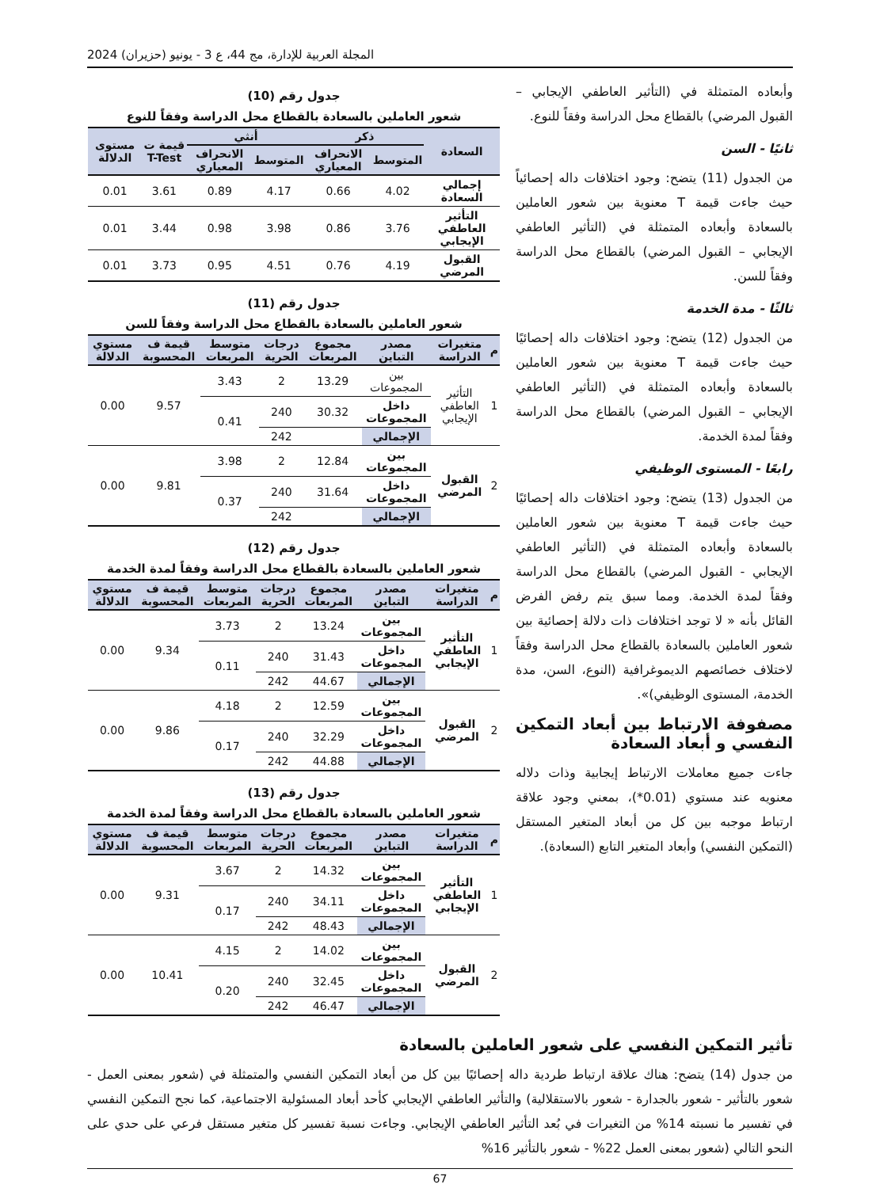المجلة العربية للإدارة، مج 44، ع 3 - يونيو (حزيران) 2024
وأبعاده المتمثلة في (التأثير العاطفي الإيجابي – القبول المرضي) بالقطاع محل الدراسة وفقاً للنوع.
ثانيًا - السن
من الجدول (11) يتضح: وجود اختلافات داله إحصائياً حيث جاءت قيمة T معنوية بين شعور العاملين بالسعادة وأبعاده المتمثلة في (التأثير العاطفي الإيجابي – القبول المرضي) بالقطاع محل الدراسة وفقاً للسن.
ثالثًا - مدة الخدمة
من الجدول (12) يتضح: وجود اختلافات داله إحصائيًا حيث جاءت قيمة T معنوية بين شعور العاملين بالسعادة وأبعاده المتمثلة في (التأثير العاطفي الإيجابي – القبول المرضي) بالقطاع محل الدراسة وفقاً لمدة الخدمة.
رابعًا - المستوى الوظيفي
من الجدول (13) يتضح: وجود اختلافات داله إحصائيًا حيث جاءت قيمة T معنوية بين شعور العاملين بالسعادة وأبعاده المتمثلة في (التأثير العاطفي الإيجابي - القبول المرضي) بالقطاع محل الدراسة وفقاً لمدة الخدمة. ومما سبق يتم رفض الفرض القائل بأنه « لا توجد اختلافات ذات دلالة إحصائية بين شعور العاملين بالسعادة بالقطاع محل الدراسة وفقاً لاختلاف خصائصهم الديموغرافية (النوع، السن، مدة الخدمة، المستوى الوظيفي)».
مصفوفة الارتباط بين أبعاد التمكين النفسي و أبعاد السعادة
جاءت جميع معاملات الارتباط إيجابية وذات دلاله معنويه عند مستوي (0.01*)، بمعني وجود علاقة ارتباط موجبه بين كل من أبعاد المتغير المستقل (التمكين النفسي) وأبعاد المتغير التابع (السعادة).
جدول رقم (10)
شعور العاملين بالسعادة بالقطاع محل الدراسة وفقاً للنوع
| السعادة | ذكر | | أنثي | | قيمة ت T-Test | مستوى الدلالة |
| --- | --- | --- | --- | --- | --- | --- |
| | المتوسط | الانحراف المعياري | المتوسط | الانحراف المعياري | | |
| إجمالي السعادة | 4.02 | 0.66 | 4.17 | 0.89 | 3.61 | 0.01 |
| التأثير العاطفي الإيجابي | 3.76 | 0.86 | 3.98 | 0.98 | 3.44 | 0.01 |
| القبول المرضي | 4.19 | 0.76 | 4.51 | 0.95 | 3.73 | 0.01 |
جدول رقم (11)
شعور العاملين بالسعادة بالقطاع محل الدراسة وفقاً للسن
| م | متغيرات الدراسة | مصدر التباين | مجموع المربعات | درجات الحرية | متوسط المربعات | قيمة ف المحسوبة | مستوي الدلالة |
| --- | --- | --- | --- | --- | --- | --- | --- |
| 1 | التأثير العاطفي الإيجابي | بين المجموعات | 13.29 | 2 | 3.43 | 9.57 | 0.00 |
| | | داخل المجموعات | 30.32 | 240 | 0.41 | | |
| | | الإجمالي | | 242 | | | |
| 2 | القبول المرضي | بين المجموعات | 12.84 | 2 | 3.98 | 9.81 | 0.00 |
| | | داخل المجموعات | 31.64 | 240 | 0.37 | | |
| | | الإجمالي | | 242 | | | |
جدول رقم (12)
شعور العاملين بالسعادة بالقطاع محل الدراسة وفقاً لمدة الخدمة
| م | متغيرات الدراسة | مصدر التباين | مجموع المربعات | درجات الحرية | متوسط المربعات | قيمة ف المحسوبة | مستوي الدلالة |
| --- | --- | --- | --- | --- | --- | --- | --- |
| 1 | التأثير العاطفي الإيجابي | بين المجموعات | 13.24 | 2 | 3.73 | 9.34 | 0.00 |
| | | داخل المجموعات | 31.43 | 240 | 0.11 | | |
| | | الإجمالي | 44.67 | 242 | | | |
| 2 | القبول المرضي | بين المجموعات | 12.59 | 2 | 4.18 | 9.86 | 0.00 |
| | | داخل المجموعات | 32.29 | 240 | 0.17 | | |
| | | الإجمالي | 44.88 | 242 | | | |
جدول رقم (13)
شعور العاملين بالسعادة بالقطاع محل الدراسة وفقاً لمدة الخدمة
| م | متغيرات الدراسة | مصدر التباين | مجموع المربعات | درجات الحرية | متوسط المربعات | قيمة ف المحسوبة | مستوي الدلالة |
| --- | --- | --- | --- | --- | --- | --- | --- |
| 1 | التأثير العاطفي الإيجابي | بين المجموعات | 14.32 | 2 | 3.67 | 9.31 | 0.00 |
| | | داخل المجموعات | 34.11 | 240 | 0.17 | | |
| | | الإجمالي | 48.43 | 242 | | | |
| 2 | القبول المرضي | بين المجموعات | 14.02 | 2 | 4.15 | 10.41 | 0.00 |
| | | داخل المجموعات | 32.45 | 240 | 0.20 | | |
| | | الإجمالي | 46.47 | 242 | | | |
تأثير التمكين النفسي على شعور العاملين بالسعادة
من جدول (14) يتضح: هناك علاقة ارتباط طردية داله إحصائيًا بين كل من أبعاد التمكين النفسي والمتمثلة في (شعور بمعنى العمل - شعور بالتأثير - شعور بالجدارة - شعور بالاستقلالية) والتأثير العاطفي الإيجابي كأحد أبعاد المسئولية الاجتماعية، كما نجح التمكين النفسي في تفسير ما نسبته 14% من التغيرات في بُعد التأثير العاطفي الإيجابي. وجاءت نسبة تفسير كل متغير مستقل فرعي على حدي على النحو التالي (شعور بمعنى العمل 22% - شعور بالتأثير 16%
67